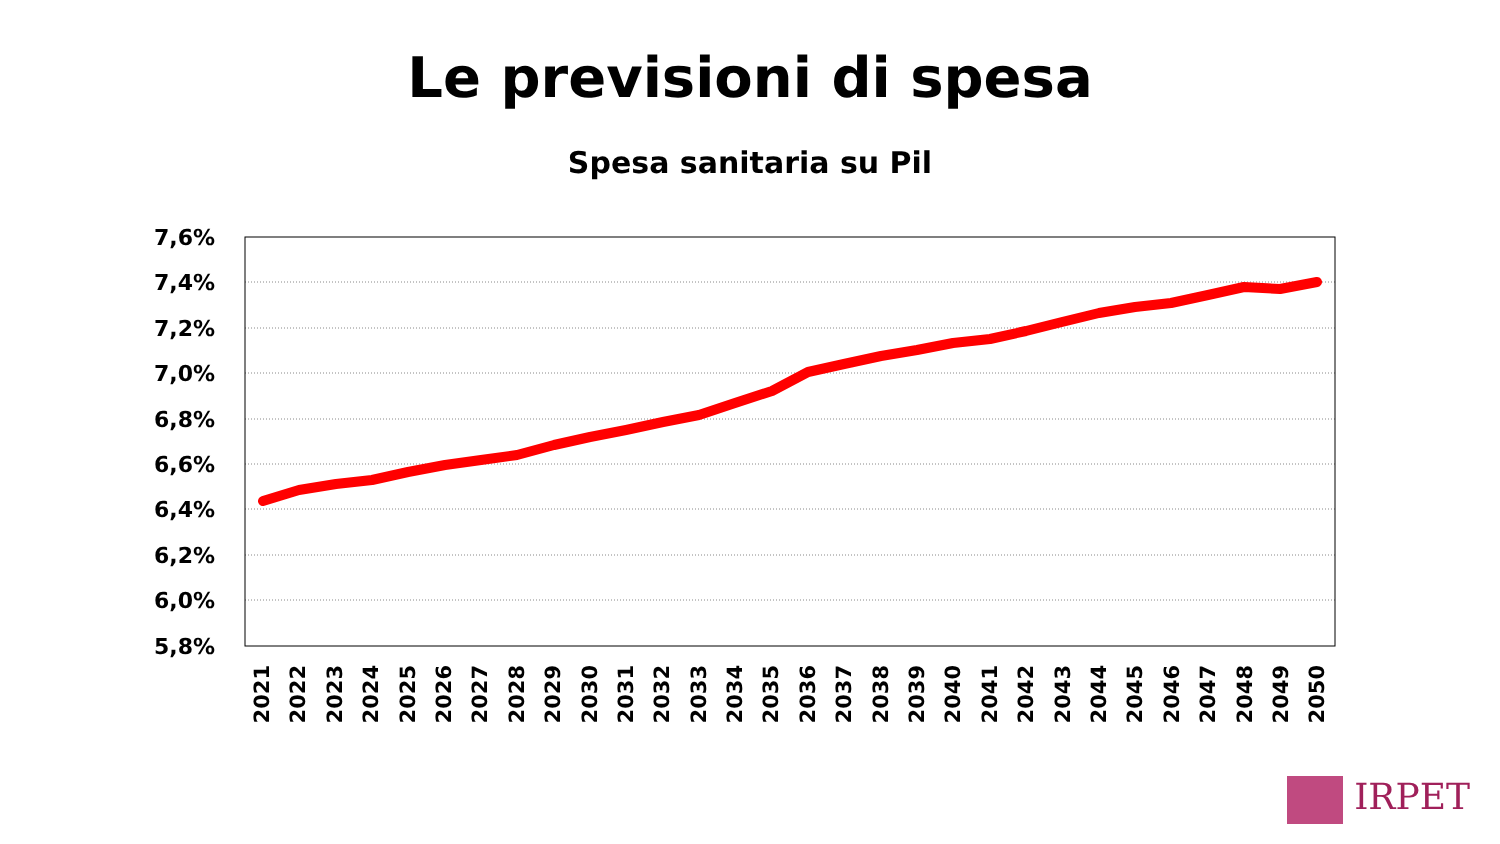Le previsioni di spesa
Spesa sanitaria su Pil
7,6%
7,4%
7,2%
7,0%
6,8%
6,6%
6,4%
6,2%
6,0%
5,8%
2021 2022 2023 2024 2025 2026 2027 2028 2029 2030 2031 2032 2033 2034 2035 2036 2037 2038 2039 2040 2041 2042 2043 2044 2045 2046 2047 2048 2049 2050
IRPET